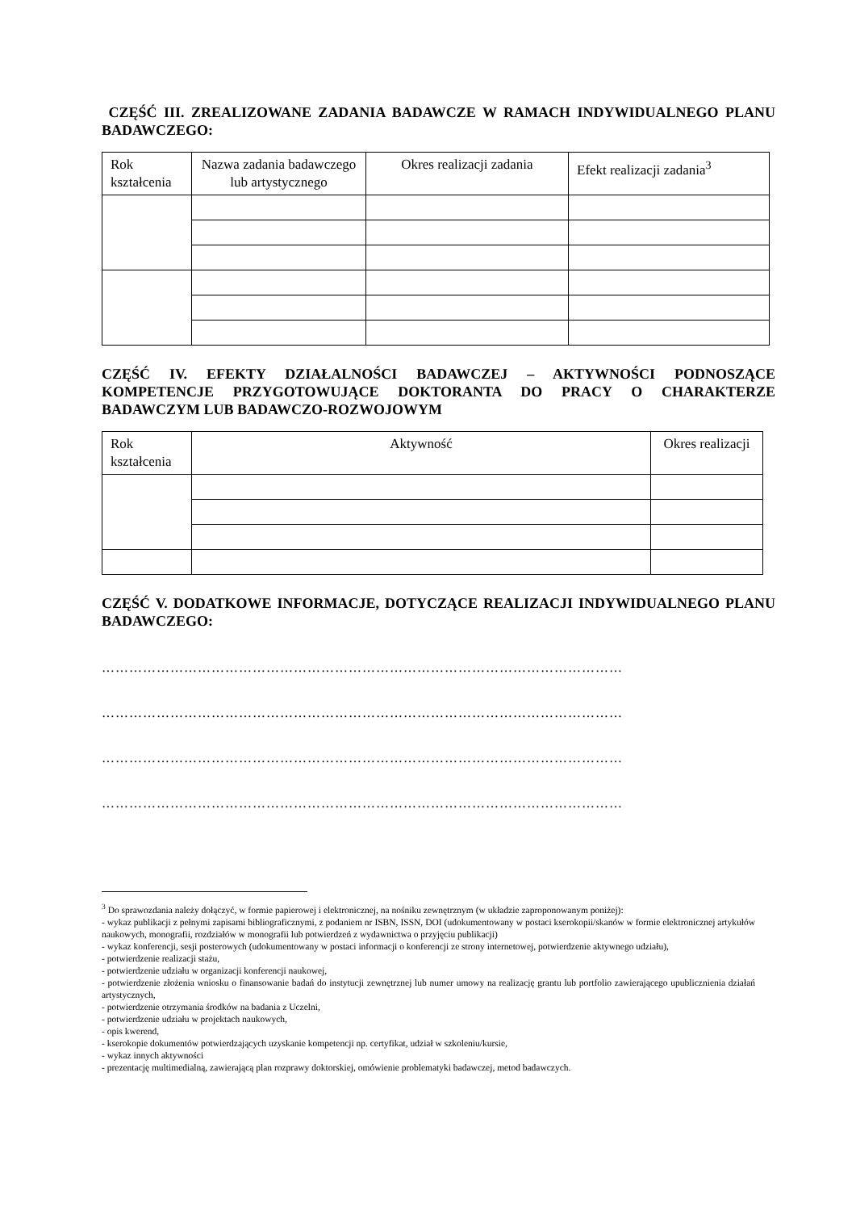CZĘŚĆ III. ZREALIZOWANE ZADANIA BADAWCZE W RAMACH INDYWIDUALNEGO PLANU BADAWCZEGO:
| Rok kształcenia | Nazwa zadania badawczego lub artystycznego | Okres realizacji zadania | Efekt realizacji zadania<sup>3</sup> |
| --- | --- | --- | --- |
CZĘŚĆ IV. EFEKTY DZIAŁALNOŚCI BADAWCZEJ – AKTYWNOŚCI PODNOSZĄCE KOMPETENCJE PRZYGOTOWUJĄCE DOKTORANTA DO PRACY O CHARAKTERZE BADAWCZYM LUB BADAWCZO-ROZWOJOWYM
| Rok kształcenia | Aktywność | Okres realizacji |
| --- | --- | --- |
CZĘŚĆ V. DODATKOWE INFORMACJE, DOTYCZĄCE REALIZACJI INDYWIDUALNEGO PLANU BADAWCZEGO:
……………………………………………………………………………………………………
……………………………………………………………………………………………………
……………………………………………………………………………………………………
……………………………………………………………………………………………………
<sup>3</sup> Do sprawozdania należy dołączyć, w formie papierowej i elektronicznej, na nośniku zewnętrznym (w układzie zaproponowanym poniżej):
- wykaz publikacji z pełnymi zapisami bibliograficznymi, z podaniem nr ISBN, ISSN, DOI (udokumentowany w postaci kserokopii/skanów w formie elektronicznej artykułów naukowych, monografii, rozdziałów w monografii lub potwierdzeń z wydawnictwa o przyjęciu publikacji)
- wykaz konferencji, sesji posterowych (udokumentowany w postaci informacji o konferencji ze strony internetowej, potwierdzenie aktywnego udziału),
- potwierdzenie realizacji stażu,
- potwierdzenie udziału w organizacji konferencji naukowej,
- potwierdzenie złożenia wniosku o finansowanie badań do instytucji zewnętrznej lub numer umowy na realizację grantu lub portfolio zawierającego upublicznienia działań artystycznych,
- potwierdzenie otrzymania środków na badania z Uczelni,
- potwierdzenie udziału w projektach naukowych,
- opis kwerend,
- kserokopie dokumentów potwierdzających uzyskanie kompetencji np. certyfikat, udział w szkoleniu/kursie,
- wykaz innych aktywności
- prezentację multimedialną, zawierającą plan rozprawy doktorskiej, omówienie problematyki badawczej, metod badawczych.